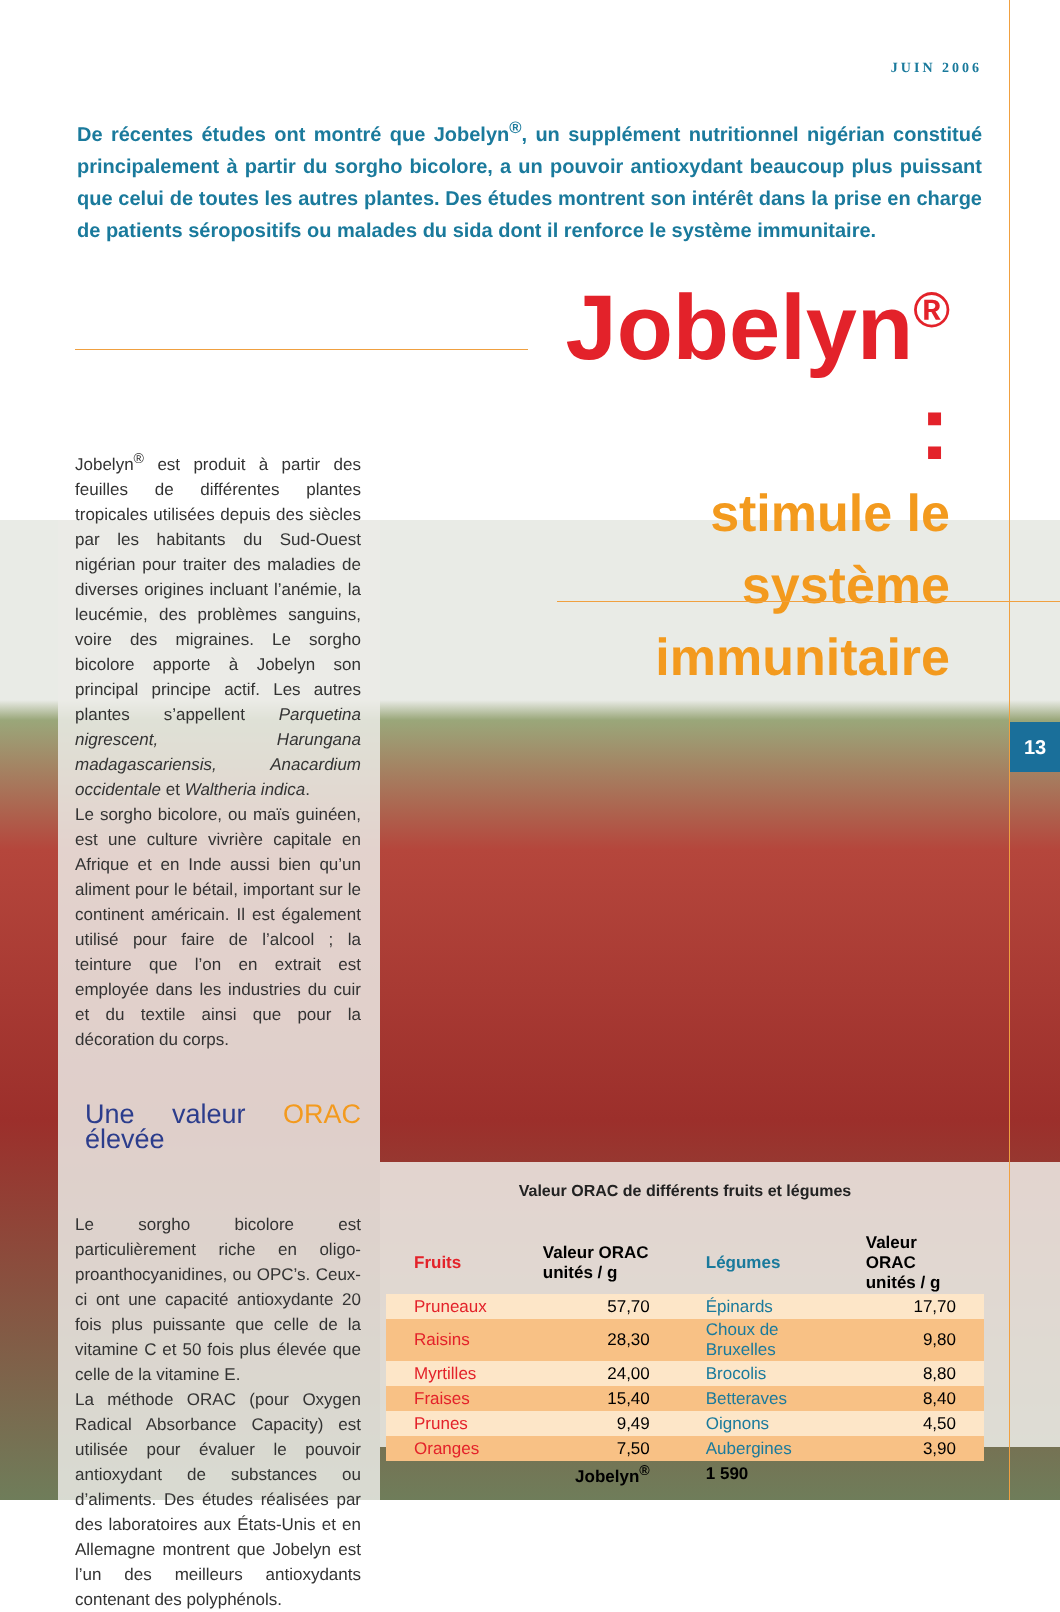JUIN 2006
De récentes études ont montré que Jobelyn<sup>®</sup>, un supplément nutritionnel nigérian constitué principalement à partir du sorgho bicolore, a un pouvoir antioxydant beaucoup plus puissant que celui de toutes les autres plantes. Des études montrent son intérêt dans la prise en charge de patients séropositifs ou malades du sida dont il renforce le système immunitaire.
Jobelyn<sup>®</sup> :
stimule le système immunitaire
Jobelyn<sup>®</sup> est produit à partir des feuilles de différentes plantes tropicales utilisées depuis des siècles par les habitants du Sud-Ouest nigérian pour traiter des maladies de diverses origines incluant l’anémie, la leucémie, des problèmes sanguins, voire des migraines. Le sorgho bicolore apporte à Jobelyn son principal principe actif. Les autres plantes s’appellent Parquetina nigrescent, Harungana madagascariensis, Anacardium occidentale et Waltheria indica.
Le sorgho bicolore, ou maïs guinéen, est une culture vivrière capitale en Afrique et en Inde aussi bien qu’un aliment pour le bétail, important sur le continent américain. Il est également utilisé pour faire de l’alcool ; la teinture que l’on en extrait est employée dans les industries du cuir et du textile ainsi que pour la décoration du corps.
Une valeur ORAC élevée
Le sorgho bicolore est particulièrement riche en oligo-proanthocyanidines, ou OPC’s. Ceux-ci ont une capacité antioxydante 20 fois plus puissante que celle de la vitamine C et 50 fois plus élevée que celle de la vitamine E.
La méthode ORAC (pour Oxygen Radical Absorbance Capacity) est utilisée pour évaluer le pouvoir antioxydant de substances ou d’aliments. Des études réalisées par des laboratoires aux États-Unis et en Allemagne montrent que Jobelyn est l’un des meilleurs antioxydants contenant des polyphénols.
13
Valeur ORAC de différents fruits et légumes
| Fruits | Valeur ORAC unités / g | Légumes | Valeur ORAC unités / g |
| --- | --- | --- | --- |
| Pruneaux | 57,70 | Épinards | 17,70 |
| Raisins | 28,30 | Choux de Bruxelles | 9,80 |
| Myrtilles | 24,00 | Brocolis | 8,80 |
| Fraises | 15,40 | Betteraves | 8,40 |
| Prunes | 9,49 | Oignons | 4,50 |
| Oranges | 7,50 | Aubergines | 3,90 |
| | Jobelyn<sup>®</sup> | 1 590 | |